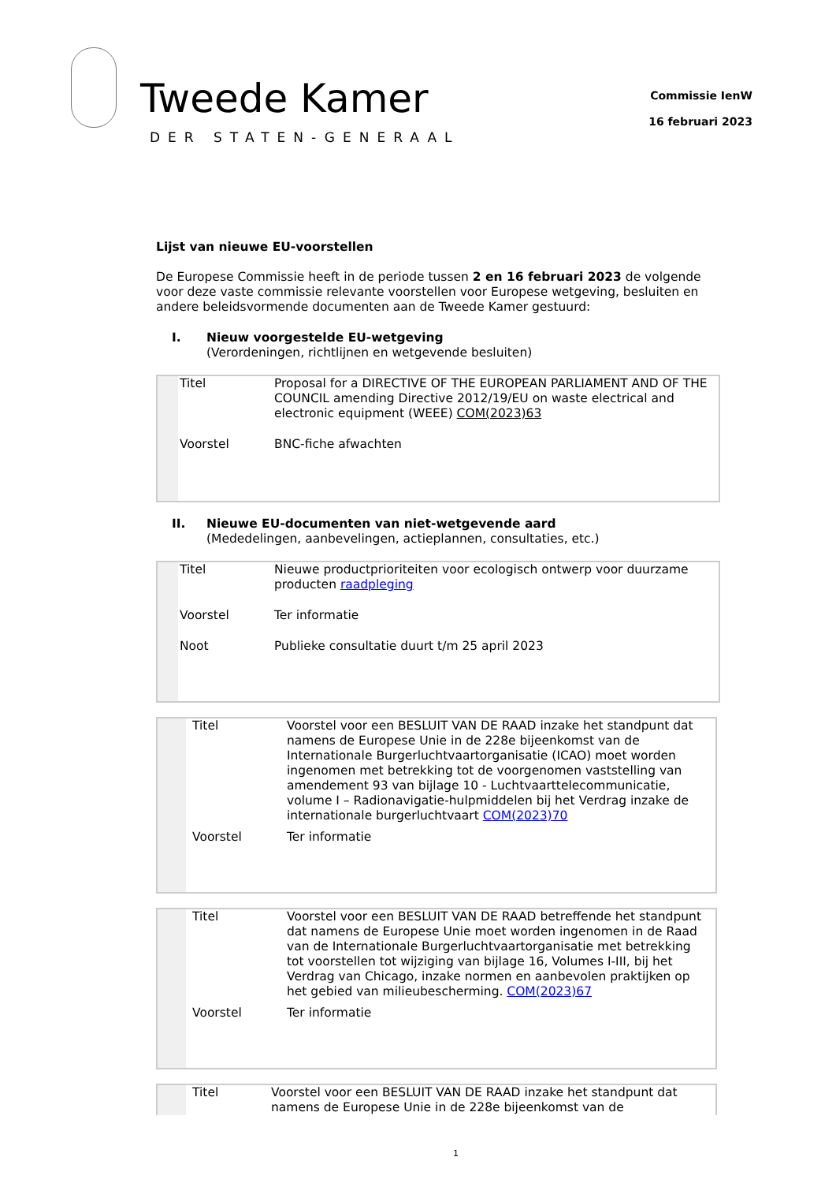Tweede Kamer
DER STATEN-GENERAAL
Commissie IenW
16 februari 2023
Lijst van nieuwe EU-voorstellen
De Europese Commissie heeft in de periode tussen 2 en 16 februari 2023 de volgende voor deze vaste commissie relevante voorstellen voor Europese wetgeving, besluiten en andere beleidsvormende documenten aan de Tweede Kamer gestuurd:
I. Nieuw voorgestelde EU-wetgeving
(Verordeningen, richtlijnen en wetgevende besluiten)
| | Titel | Proposal for a DIRECTIVE OF THE EUROPEAN PARLIAMENT AND OF THE COUNCIL amending Directive 2012/19/EU on waste electrical and electronic equipment (WEEE) COM(2023)63 |
| | Voorstel | BNC-fiche afwachten |
II. Nieuwe EU-documenten van niet-wetgevende aard
(Mededelingen, aanbevelingen, actieplannen, consultaties, etc.)
| | Titel | Nieuwe productprioriteiten voor ecologisch ontwerp voor duurzame producten raadpleging |
| | Voorstel | Ter informatie |
| | Noot | Publieke consultatie duurt t/m 25 april 2023 |
| | Titel | Voorstel voor een BESLUIT VAN DE RAAD inzake het standpunt dat namens de Europese Unie in de 228e bijeenkomst van de Internationale Burgerluchtvaartorganisatie (ICAO) moet worden ingenomen met betrekking tot de voorgenomen vaststelling van amendement 93 van bijlage 10 - Luchtvaarttelecommunicatie, volume I – Radionavigatie-hulpmiddelen bij het Verdrag inzake de internationale burgerluchtvaart COM(2023)70 |
| | Voorstel | Ter informatie |
| | Titel | Voorstel voor een BESLUIT VAN DE RAAD betreffende het standpunt dat namens de Europese Unie moet worden ingenomen in de Raad van de Internationale Burgerluchtvaartorganisatie met betrekking tot voorstellen tot wijziging van bijlage 16, Volumes I-III, bij het Verdrag van Chicago, inzake normen en aanbevolen praktijken op het gebied van milieubescherming. COM(2023)67 |
| | Voorstel | Ter informatie |
| | Titel | Voorstel voor een BESLUIT VAN DE RAAD inzake het standpunt dat namens de Europese Unie in de 228e bijeenkomst van de |
1